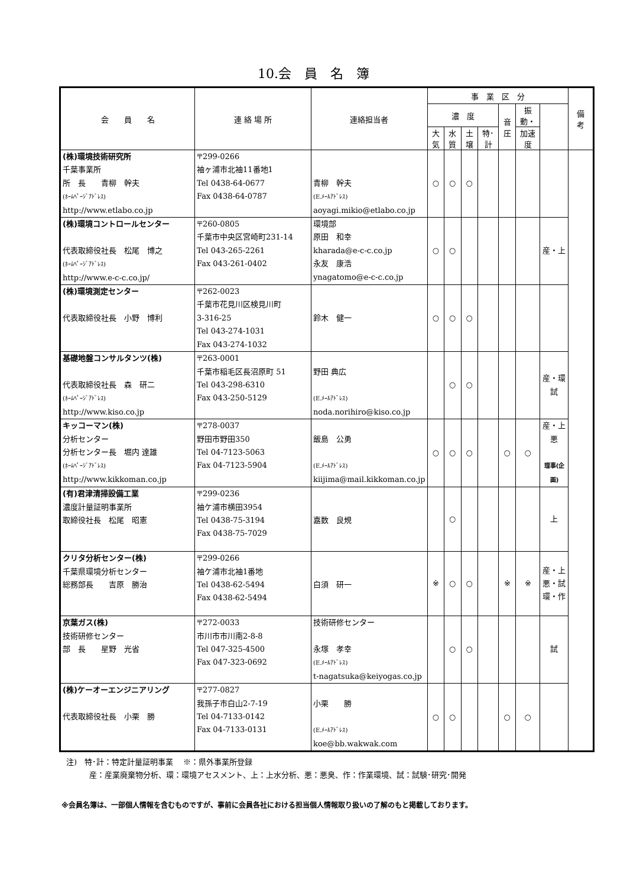10.会　員　名　簿
| 会 員 名 | 連 絡 場 所 | 連絡担当者 | 事 業 区 分 | | | | | | | 備 考 |
| --- | --- | --- | --- | --- | --- | --- | --- | --- | --- | --- |
| | | | 濃 度 | | | | 音圧 | 振動・ | | |
| | | | 大気 | 水質 | 土壌 | 特･計 | | 加速度 | | |
| (株)環境技術研究所 千葉事業所 所 長 青柳 幹夫 (ﾎｰﾑﾍﾟｰｼﾞｱﾄﾞﾚｽ) http://www.etlabo.co.jp | 〒299-0266 袖ヶ浦市北袖11番地1 Tel 0438-64-0677 Fax 0438-64-0787 | 青柳 幹夫 (E.ﾒｰﾙｱﾄﾞﾚｽ) aoyagi.mikio@etlabo.co.jp | ○ | ○ | ○ | | | | | |
| (株)環境コントロールセンター 代表取締役社長 松尾 博之 (ﾎｰﾑﾍﾟｰｼﾞｱﾄﾞﾚｽ) http://www.e-c-c.co.jp/ | 〒260-0805 千葉市中央区宮崎町231-14 Tel 043-265-2261 Fax 043-261-0402 | 環境部 原田 和幸 kharada@e-c-c.co.jp 永友 康浩 ynagatomo@e-c-c.co.jp | ○ | ○ | | | | | 産・上 | |
| (株)環境測定センター 代表取締役社長 小野 博利 | 〒262-0023 千葉市花見川区検見川町 3-316-25 Tel 043-274-1031 Fax 043-274-1032 | 鈴木 健一 | ○ | ○ | ○ | | | | | |
| 基礎地盤コンサルタンツ(株) 代表取締役社長 森 研二 (ﾎｰﾑﾍﾟｰｼﾞｱﾄﾞﾚｽ) http://www.kiso.co.jp | 〒263-0001 千葉市稲毛区長沼原町 51 Tel 043-298-6310 Fax 043-250-5129 | 野田 典広 (E.ﾒｰﾙｱﾄﾞﾚｽ) noda.norihiro@kiso.co.jp | | ○ | ○ | | | | 産・環 試 | |
| キッコーマン(株) 分析センター 分析センター長 堀内 達雄 (ﾎｰﾑﾍﾟｰｼﾞｱﾄﾞﾚｽ) http://www.kikkoman.co.jp | 〒278-0037 野田市野田350 Tel 04-7123-5063 Fax 04-7123-5904 | 飯島 公勇 (E.ﾒｰﾙｱﾄﾞﾚｽ) kiijima@mail.kikkoman.co.jp | ○ | ○ | ○ | | ○ | ○ | 産・上 悪 理事(企画) | |
| (有)君津清掃設備工業 濃度計量証明事業所 取締役社長 松尾 昭憲 | 〒299-0236 袖ケ浦市横田3954 Tel 0438-75-3194 Fax 0438-75-7029 | 嘉数 良規 | | ○ | | | | | 上 | |
| クリタ分析センター(株) 千葉県環境分析センター 総務部長 吉原 勝治 | 〒299-0266 袖ケ浦市北袖1番地 Tel 0438-62-5494 Fax 0438-62-5494 | 白須 研一 | ※ | ○ | ○ | | ※ | ※ | 産・上 悪・試 環・作 | |
| 京葉ガス(株) 技術研修センター 部 長 星野 光省 | 〒272-0033 市川市市川南2-8-8 Tel 047-325-4500 Fax 047-323-0692 | 技術研修センター 永塚 孝幸 (E.ﾒｰﾙｱﾄﾞﾚｽ) t-nagatsuka@keiyogas.co.jp | | ○ | ○ | | | | 試 | |
| (株)ケーオーエンジニアリング 代表取締役社長 小栗 勝 | 〒277-0827 我孫子市白山2-7-19 Tel 04-7133-0142 Fax 04-7133-0131 | 小栗 勝 (E.ﾒｰﾙｱﾄﾞﾚｽ) koe@bb.wakwak.com | ○ | ○ | | | ○ | ○ | | |
注)　特･計：特定計量証明事業　 ※：県外事業所登録
　　　産：産業廃棄物分析、環：環境アセスメント、上：上水分析、悪：悪臭、作：作業環境、試：試験･研究･開発
※会員名簿は、一部個人情報を含むものですが、事前に会員各社における担当個人情報取り扱いの了解のもと掲載しております。